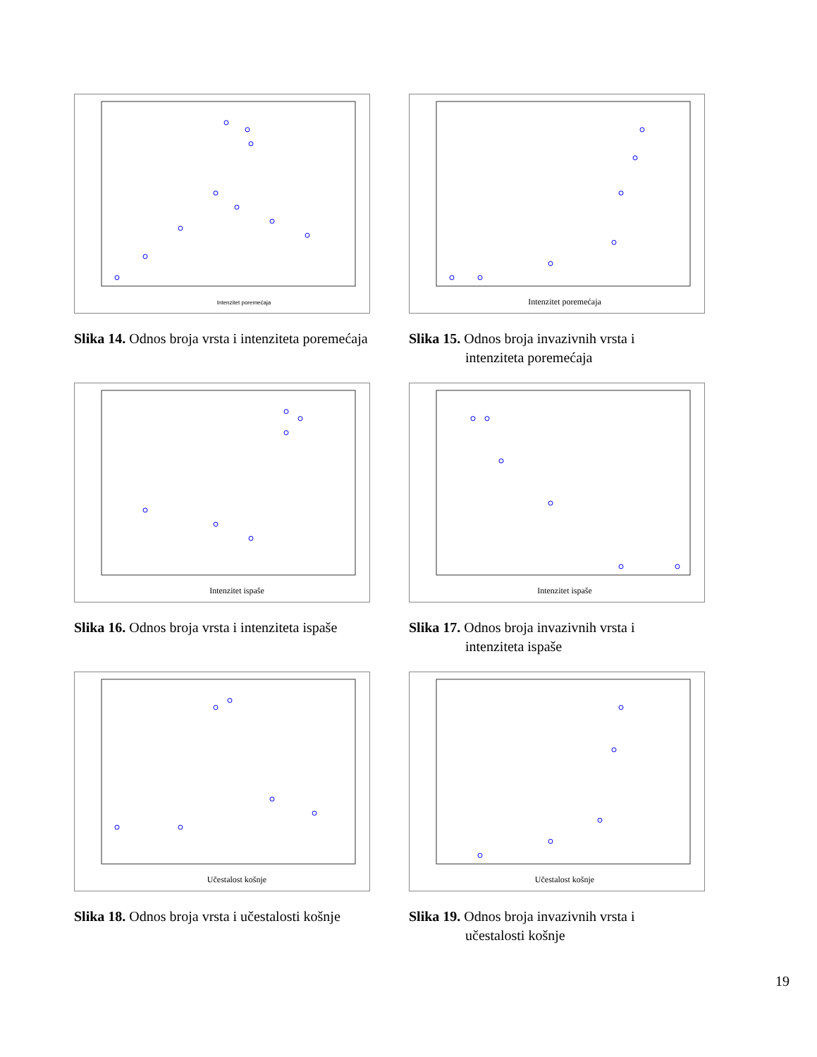Intenzitet poremećaja
Slika 14. Odnos broja vrsta i intenziteta poremećaja
Intenzitet poremećaja
Slika 15. Odnos broja invazivnih vrsta i
intenziteta poremećaja
Intenzitet ispaše
Slika 16. Odnos broja vrsta i intenziteta ispaše
Intenzitet ispaše
Slika 17. Odnos broja invazivnih vrsta i
intenziteta ispaše
Učestalost košnje
Slika 18. Odnos broja vrsta i učestalosti košnje
Učestalost košnje
Slika 19. Odnos broja invazivnih vrsta i
učestalosti košnje
19